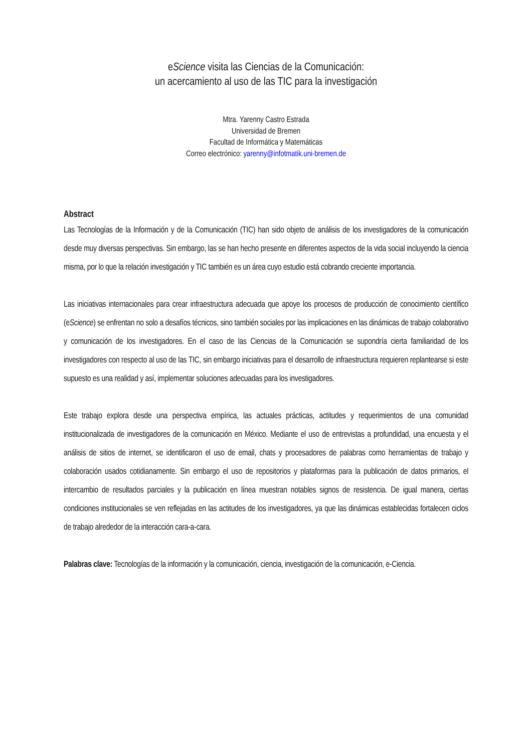eScience visita las Ciencias de la Comunicación:
un acercamiento al uso de las TIC para la investigación
Mtra. Yarenny Castro Estrada
Universidad de Bremen
Facultad de Informática y Matemáticas
Correo electrónico: yarenny@infotmatik.uni-bremen.de
Abstract
Las Tecnologías de la Información y de la Comunicación (TIC) han sido objeto de análisis de los investigadores de la comunicación desde muy diversas perspectivas. Sin embargo, las se han hecho presente en diferentes aspectos de la vida social incluyendo la ciencia misma, por lo que la relación investigación y TIC también es un área cuyo estudio está cobrando creciente importancia.
Las iniciativas internacionales para crear infraestructura adecuada que apoye los procesos de producción de conocimiento científico (eScience) se enfrentan no solo a desafíos técnicos, sino también sociales por las implicaciones en las dinámicas de trabajo colaborativo y comunicación de los investigadores. En el caso de las Ciencias de la Comunicación se supondría cierta familiaridad de los investigadores con respecto al uso de las TIC, sin embargo iniciativas para el desarrollo de infraestructura requieren replantearse si este supuesto es una realidad y así, implementar soluciones adecuadas para los investigadores.
Este trabajo explora desde una perspectiva empírica, las actuales prácticas, actitudes y requerimientos de una comunidad institucionalizada de investigadores de la comunicación en México. Mediante el uso de entrevistas a profundidad, una encuesta y el análisis de sitios de internet, se identificaron el uso de email, chats y procesadores de palabras como herramientas de trabajo y colaboración usados cotidianamente. Sin embargo el uso de repositorios y plataformas para la publicación de datos primarios, el intercambio de resultados parciales y la publicación en línea muestran notables signos de resistencia. De igual manera, ciertas condiciones institucionales se ven reflejadas en las actitudes de los investigadores, ya que las dinámicas establecidas fortalecen ciclos de trabajo alrededor de la interacción cara-a-cara.
Palabras clave: Tecnologías de la información y la comunicación, ciencia, investigación de la comunicación, e-Ciencia.